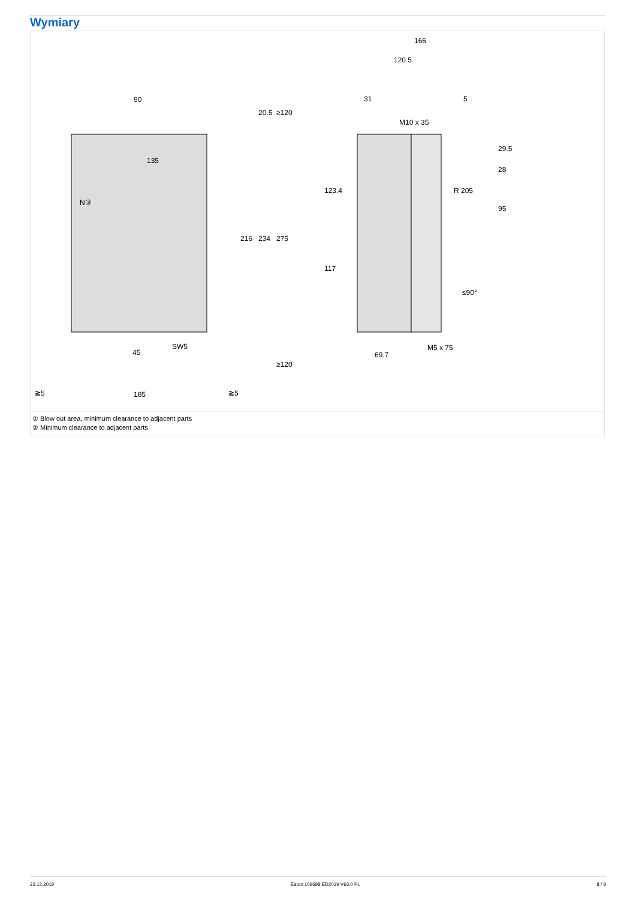Wymiary
90
135
N③
45
SW5
185
≧5
≧5
166
120.5
31
5
M10 x 35
M5 x 75
69.7
216
234
275
20.5
≥120
≥120
123.4
117
29.5
28
95
R 205
≤90°
① Blow out area, minimum clearance to adjacent parts
② Minimum clearance to adjacent parts
22.12.2019 Eaton 109698 ED2019 V63.0 PL 8 / 9